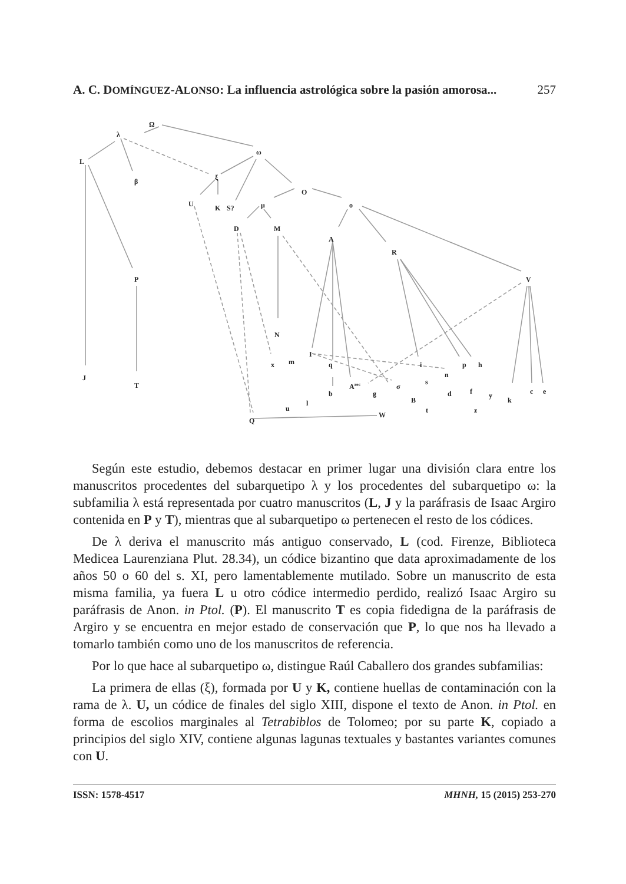A. C. DOMÍNGUEZ-ALONSO: La influencia astrológica sobre la pasión amorosa... 257
Ω
λ
ω
L
β
ξ
U
K
S?
O
μ
o
D
M
A
R
P
V
N
I
x
m
q
J
T
i
p
h
n
s
σ
Arec
b
g
f
y
d
c
e
k
l
u
B
t
z
W
Q
Según este estudio, debemos destacar en primer lugar una división clara entre los manuscritos procedentes del subarquetipo λ y los procedentes del subarquetipo ω: la subfamilia λ está representada por cuatro manuscritos (L, J y la paráfrasis de Isaac Argiro contenida en P y T), mientras que al subarquetipo ω pertenecen el resto de los códices.
De λ deriva el manuscrito más antiguo conservado, L (cod. Firenze, Biblioteca Medicea Laurenziana Plut. 28.34), un códice bizantino que data aproximadamente de los años 50 o 60 del s. XI, pero lamentablemente mutilado. Sobre un manuscrito de esta misma familia, ya fuera L u otro códice intermedio perdido, realizó Isaac Argiro su paráfrasis de Anon. in Ptol. (P). El manuscrito T es copia fidedigna de la paráfrasis de Argiro y se encuentra en mejor estado de conservación que P, lo que nos ha llevado a tomarlo también como uno de los manuscritos de referencia.
Por lo que hace al subarquetipo ω, distingue Raúl Caballero dos grandes subfamilias:
La primera de ellas (ξ), formada por U y K, contiene huellas de contaminación con la rama de λ. U, un códice de finales del siglo XIII, dispone el texto de Anon. in Ptol. en forma de escolios marginales al Tetrabiblos de Tolomeo; por su parte K, copiado a principios del siglo XIV, contiene algunas lagunas textuales y bastantes variantes comunes con U.
ISSN: 1578-4517 MHNH, 15 (2015) 253-270